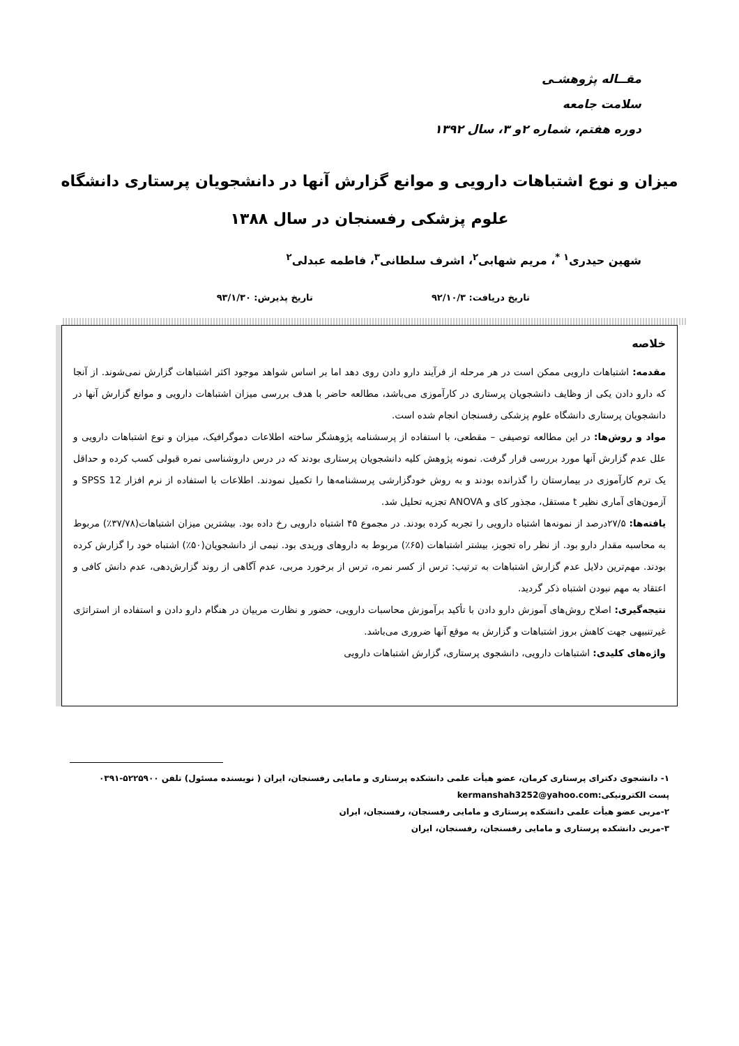مقــاله پژوهشـی
سلامت جامعه
دوره هفتم، شماره ۲و ۳، سال ۱۳۹۲
میزان و نوع اشتباهات دارویی و موانع گزارش آنها در دانشجویان پرستاری دانشگاه علوم پزشکی رفسنجان در سال ۱۳۸۸
شهین حیدری<sup>۱ *</sup>، مریم شهابی<sup>۲</sup>، اشرف سلطانی<sup>۳</sup>، فاطمه عبدلی<sup>۲</sup>
تاریخ دریافت: ۹۲/۱۰/۳ تاریخ پذیرش: ۹۳/۱/۳۰
خلاصه
مقدمه: اشتباهات دارویی ممکن است در هر مرحله از فرآیند دارو دادن روی دهد اما بر اساس شواهد موجود اکثر اشتباهات گزارش نمی‌شوند. از آنجا که دارو دادن یکی از وظایف دانشجویان پرستاری در کارآموزی می‌باشد، مطالعه حاضر با هدف بررسی میزان اشتباهات دارویی و موانع گزارش آنها در دانشجویان پرستاری دانشگاه علوم پزشکی رفسنجان انجام شده است.
مواد و روش‌ها: در این مطالعه توصیفی – مقطعی، با استفاده از پرسشنامه پژوهشگر ساخته اطلاعات دموگرافیک، میزان و نوع اشتباهات دارویی و علل عدم گزارش آنها مورد بررسی قرار گرفت. نمونه پژوهش کلیه دانشجویان پرستاری بودند که در درس داروشناسی نمره قبولی کسب کرده و حداقل یک ترم کارآموزی در بیمارستان را گذرانده بودند و به روش خودگزارشی پرسشنامه‌ها را تکمیل نمودند. اطلاعات با استفاده از نرم افزار SPSS 12 و آزمون‌های آماری نظیر t مستقل، مجذور کای و ANOVA تجزیه تحلیل شد.
یافته‌ها: ۲۷/۵درصد از نمونه‌ها اشتباه دارویی را تجربه کرده بودند. در مجموع ۴۵ اشتباه دارویی رخ داده بود. بیشترین میزان اشتباهات(۳۷/۷۸٪) مربوط به محاسبه مقدار دارو بود. از نظر راه تجویز، بیشتر اشتباهات (۶۵٪) مربوط به داروهای وریدی بود. نیمی از دانشجویان(۵۰٪) اشتباه خود را گزارش کرده بودند. مهم‌ترین دلایل عدم گزارش اشتباهات به ترتیب: ترس از کسر نمره، ترس از برخورد مربی، عدم آگاهی از روند گزارش‌دهی، عدم دانش کافی و اعتقاد به مهم نبودن اشتباه ذکر گردید.
نتیجه‌گیری: اصلاح روش‌های آموزش دارو دادن با تأکید برآموزش محاسبات دارویی، حضور و نظارت مربیان در هنگام دارو دادن و استفاده از استراتژی غیرتنبیهی جهت کاهش بروز اشتباهات و گزارش به موقع آنها ضروری می‌باشد.
واژه‌های کلیدی: اشتباهات دارویی، دانشجوی پرستاری، گزارش اشتباهات دارویی
۱- دانشجوی دکترای پرستاری کرمان، عضو هیأت علمی دانشکده پرستاری و مامایی رفسنجان، ایران ( نویسنده مسئول) تلفن ۵۲۲۵۹۰۰-۰۳۹۱
پست الکترونیکی:kermanshah3252@yahoo.com
۲-مربی عضو هیأت علمی دانشکده پرستاری و مامایی رفسنجان، رفسنجان، ایران
۳-مربی دانشکده پرستاری و مامایی رفسنجان، رفسنجان، ایران